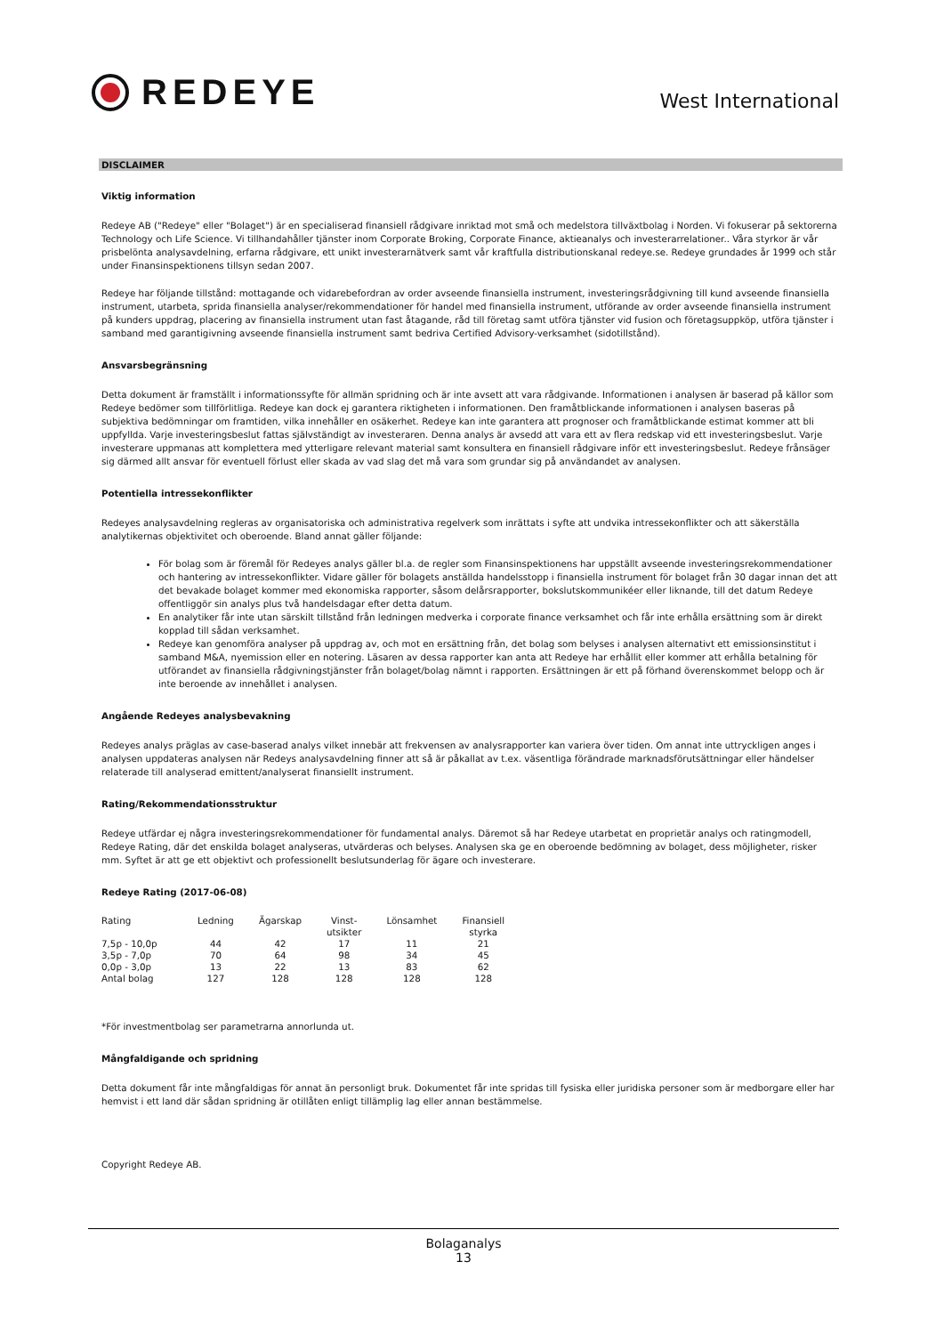REDEYE
West International
DISCLAIMER
Viktig information
Redeye AB ("Redeye" eller "Bolaget") är en specialiserad finansiell rådgivare inriktad mot små och medelstora tillväxtbolag i Norden. Vi fokuserar på sektorerna Technology och Life Science. Vi tillhandahåller tjänster inom Corporate Broking, Corporate Finance, aktieanalys och investerarrelationer.. Våra styrkor är vår prisbelönta analysavdelning, erfarna rådgivare, ett unikt investerarnätverk samt vår kraftfulla distributionskanal redeye.se. Redeye grundades år 1999 och står under Finansinspektionens tillsyn sedan 2007.
Redeye har följande tillstånd: mottagande och vidarebefordran av order avseende finansiella instrument, investeringsrådgivning till kund avseende finansiella instrument, utarbeta, sprida finansiella analyser/rekommendationer för handel med finansiella instrument, utförande av order avseende finansiella instrument på kunders uppdrag, placering av finansiella instrument utan fast åtagande, råd till företag samt utföra tjänster vid fusion och företagsuppköp, utföra tjänster i samband med garantigivning avseende finansiella instrument samt bedriva Certified Advisory-verksamhet (sidotillstånd).
Ansvarsbegränsning
Detta dokument är framställt i informationssyfte för allmän spridning och är inte avsett att vara rådgivande. Informationen i analysen är baserad på källor som Redeye bedömer som tillförlitliga. Redeye kan dock ej garantera riktigheten i informationen. Den framåtblickande informationen i analysen baseras på subjektiva bedömningar om framtiden, vilka innehåller en osäkerhet. Redeye kan inte garantera att prognoser och framåtblickande estimat kommer att bli uppfyllda. Varje investeringsbeslut fattas självständigt av investeraren. Denna analys är avsedd att vara ett av flera redskap vid ett investeringsbeslut. Varje investerare uppmanas att komplettera med ytterligare relevant material samt konsultera en finansiell rådgivare inför ett investeringsbeslut. Redeye frånsäger sig därmed allt ansvar för eventuell förlust eller skada av vad slag det må vara som grundar sig på användandet av analysen.
Potentiella intressekonflikter
Redeyes analysavdelning regleras av organisatoriska och administrativa regelverk som inrättats i syfte att undvika intressekonflikter och att säkerställa analytikernas objektivitet och oberoende. Bland annat gäller följande:
För bolag som är föremål för Redeyes analys gäller bl.a. de regler som Finansinspektionens har uppställt avseende investeringsrekommendationer och hantering av intressekonflikter. Vidare gäller för bolagets anställda handelsstopp i finansiella instrument för bolaget från 30 dagar innan det att det bevakade bolaget kommer med ekonomiska rapporter, såsom delårsrapporter, bokslutskommunikéer eller liknande, till det datum Redeye offentliggör sin analys plus två handelsdagar efter detta datum.
En analytiker får inte utan särskilt tillstånd från ledningen medverka i corporate finance verksamhet och får inte erhålla ersättning som är direkt kopplad till sådan verksamhet.
Redeye kan genomföra analyser på uppdrag av, och mot en ersättning från, det bolag som belyses i analysen alternativt ett emissionsinstitut i samband M&A, nyemission eller en notering. Läsaren av dessa rapporter kan anta att Redeye har erhållit eller kommer att erhålla betalning för utförandet av finansiella rådgivningstjänster från bolaget/bolag nämnt i rapporten. Ersättningen är ett på förhand överenskommet belopp och är inte beroende av innehållet i analysen.
Angående Redeyes analysbevakning
Redeyes analys präglas av case-baserad analys vilket innebär att frekvensen av analysrapporter kan variera över tiden. Om annat inte uttryckligen anges i analysen uppdateras analysen när Redeys analysavdelning finner att så är påkallat av t.ex. väsentliga förändrade marknadsförutsättningar eller händelser relaterade till analyserad emittent/analyserat finansiellt instrument.
Rating/Rekommendationsstruktur
Redeye utfärdar ej några investeringsrekommendationer för fundamental analys. Däremot så har Redeye utarbetat en proprietär analys och ratingmodell, Redeye Rating, där det enskilda bolaget analyseras, utvärderas och belyses. Analysen ska ge en oberoende bedömning av bolaget, dess möjligheter, risker mm. Syftet är att ge ett objektivt och professionellt beslutsunderlag för ägare och investerare.
Redeye Rating (2017-06-08)
| Rating | Ledning | Ägarskap | Vinst- utsikter | Lönsamhet | Finansiell styrka |
| --- | --- | --- | --- | --- | --- |
| 7,5p - 10,0p | 44 | 42 | 17 | 11 | 21 |
| 3,5p - 7,0p | 70 | 64 | 98 | 34 | 45 |
| 0,0p - 3,0p | 13 | 22 | 13 | 83 | 62 |
| Antal bolag | 127 | 128 | 128 | 128 | 128 |
*För investmentbolag ser parametrarna annorlunda ut.
Mångfaldigande och spridning
Detta dokument får inte mångfaldigas för annat än personligt bruk. Dokumentet får inte spridas till fysiska eller juridiska personer som är medborgare eller har hemvist i ett land där sådan spridning är otillåten enligt tillämplig lag eller annan bestämmelse.
Copyright Redeye AB.
Bolaganalys
13